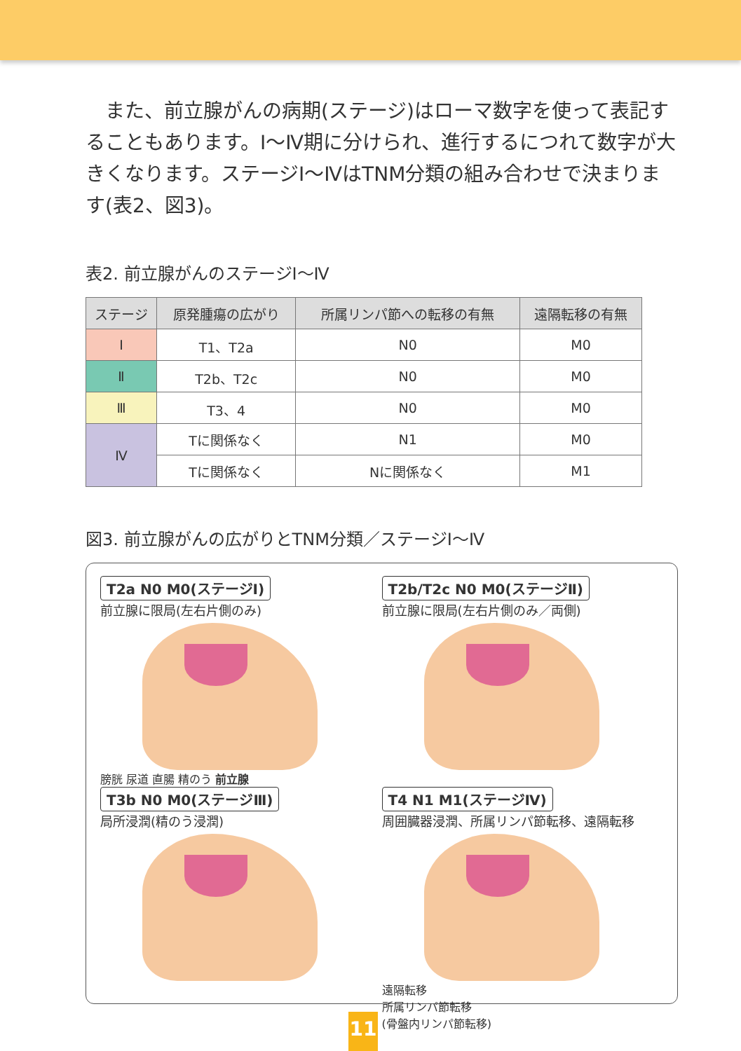また、前立腺がんの病期(ステージ)はローマ数字を使って表記することもあります。Ⅰ～Ⅳ期に分けられ、進行するにつれて数字が大きくなります。ステージⅠ～ⅣはTNM分類の組み合わせで決まります(表2、図3)。
表2. 前立腺がんのステージⅠ～Ⅳ
| ステージ | 原発腫瘍の広がり | 所属リンパ節への転移の有無 | 遠隔転移の有無 |
| --- | --- | --- | --- |
| Ⅰ | T1、T2a | N0 | M0 |
| Ⅱ | T2b、T2c | N0 | M0 |
| Ⅲ | T3、4 | N0 | M0 |
| Ⅳ | Tに関係なく | N1 | M0 |
| | Tに関係なく | Nに関係なく | M1 |
図3. 前立腺がんの広がりとTNM分類／ステージⅠ～Ⅳ
T2a N0 M0(ステージⅠ)
前立腺に限局(左右片側のみ)
膀胱 尿道 直腸 精のう 前立腺
T2b/T2c N0 M0(ステージⅡ)
前立腺に限局(左右片側のみ／両側)
T3b N0 M0(ステージⅢ)
局所浸潤(精のう浸潤)
T4 N1 M1(ステージⅣ)
周囲臓器浸潤、所属リンパ節転移、遠隔転移
遠隔転移
所属リンパ節転移
(骨盤内リンパ節転移)
11